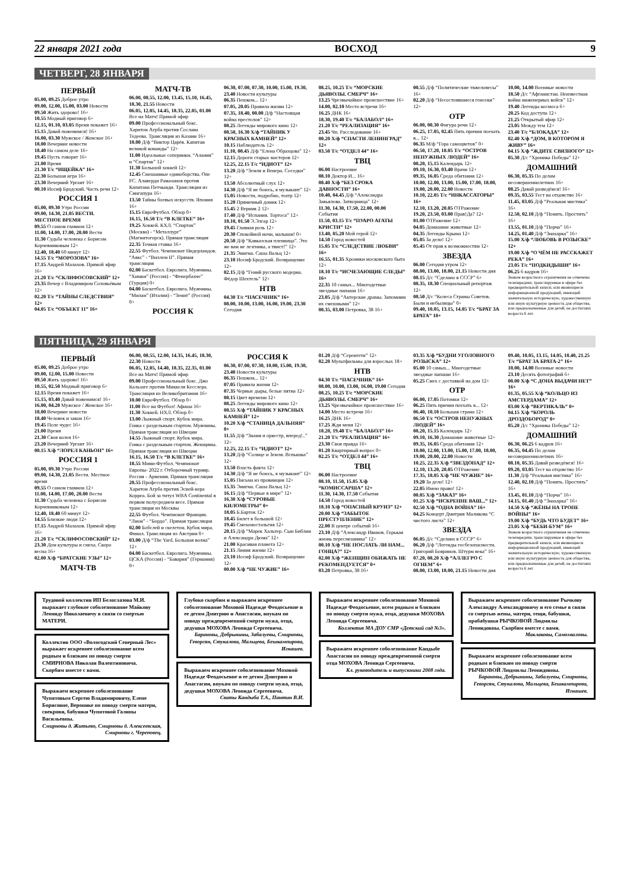22 января 2021 года ВОСХОД 9
ЧЕТВЕРГ, 28 ЯНВАРЯ
ПЕРВЫЙ
05.00, 09.25 Доброе утро
09.00, 12.00, 15.00, 03.00 Новости
09.50 Жить здорово! 16+
10.55 Модный приговор 6+
12.15, 01.10, 03.05 Время покажет 16+
15.15 Давай поженимся! 16+
16.00, 03.30 Мужское / Женское 16+
18.00 Вечерние новости
18.40 На самом деле 16+
19.45 Пусть говорят 16+
21.00 Время
21.30 Т/с “ИЩЕЙКА” 16+
22.30 Большая игра 16+
23.30 Вечерний Ургант 16+
00.10 Иосиф Бродский. Часть речи 12+
РОССИЯ 1
05.00, 09.30 Утро России
09.00, 14.30, 21.05 ВЕСТИ. МЕСТНОЕ ВРЕМЯ
09.55 О самом главном 12+
11.00, 14.00, 17.00, 20.00 Вести
11.30 Судьба человека с Борисом Корчевниковым 12+
12.40, 18.40 60 минут 12+
14.55 Т/с “МОРОЗОВА” 16+
17.15 Андрей Малахов. Прямой эфир 16+
21.20 Т/с “СКЛИФОСОВСКИЙ” 12+
23.35 Вечер с Владимиром Соловьёвым 12+
02.20 Т/с “ТАЙНЫ СЛЕДСТВИЯ” 12+
04.05 Т/с “ОБЪЕКТ 11” 16+
МАТЧ-ТВ
06.00, 08.55, 12.00, 13.45, 15.10, 16.45, 18.30, 21.55 Новости
06.05, 12.05, 14.45, 18.35, 22.05, 01.00 Все на Матч! Прямой эфир
09.00 Профессиональный бокс. Харитон Агрба против Сослана Тедеева. Трансляция из Казани 16+
10.00 Д/ф “Виктор Царёв. Капитан великой команды” 12+
11.00 Идеальные соперники. “Алания” и “Спартак” 12+
11.30 Большой хоккей 12+
12.45 Смешанные единоборства. One FC. Алаверди Рамазанов против Капитана Петчынди. Трансляция из Сингапура 16+
13.50 Тайны боевых искусств. Япония 16+
15.15 ЕвроФутбол. Обзор 0+
16.15, 16.50 Т/с “В КЛЕТКЕ” 16+
19.25 Хоккей. КХЛ. “Спартак” (Москва) - “Металлург” (Магнитогорск). Прямая трансляция
22.35 Точная ставка 16+
22.55 Футбол. Чемпионат Нидерландов. “Аякс” - “Виллем II”. Прямая трансляция
02.00 Баскетбол. Евролига. Мужчины. “Химки” (Россия) - “Фенербахче” (Турция) 0+
04.00 Баскетбол. Евролига. Мужчины. “Милан” (Италия) - “Зенит” (Россия) 0+
РОССИЯ К
06.30, 07.00, 07.30, 10.00, 15.00, 19.30, 23.40 Новости культуры
06.35 Пешком... 12+
07.05, 20.05 Правила жизни 12+
07.35, 18.40, 00.00 Д/ф “Настоящая война престолов” 12+
08.25 Легенды мирового кино 12+
08.50, 16.30 Х/ф “ТАЙНИК У КРАСНЫХ КАМНЕЙ” 12+
10.15 Наблюдатель 12+
11.10, 00.45 Д/ф “Елена Образцова” 12+
12.15 Дороги старых мастеров 12+
12.25, 22.15 Т/с “ИДИОТ” 12+
13.20 Д/ф “Земля и Венера. Соседки” 12+
13.50 Абсолютный слух 12+
14.30 Д/ф “Я не боюсь, я музыкант” 12+
15.05 Новости, подробно, театр 12+
15.20 Пряничный домик 12+
15.45 2 Верник 2 12+
17.40 Д/ф “Испания. Тортоса” 12+
18.10, 01.50 Э.Элгар 12+
19.45 Главная роль 12+
20.30 Спокойной ночи, малыши! 0+
20.50 Д/ф “Кавказская пленница”. Это же вам не лезгинка, а твист!” 12+
21.35 Энигма. Саша Вальц 12+
23.10 Иосиф Бродский. Возвращение 12+
02.15 Д/ф “Гений русского модерна. Фёдор Шехтель” 12+
НТВ
04.30 Т/с “ПАСЕЧНИК” 16+
08.00, 10.00, 13.00, 16.00, 19.00, 23.30 Сегодня
08.25, 10.25 Т/с “МОРСКИЕ ДЬЯВОЛЫ. СМЕРЧ” 16+
13.25 Чрезвычайное происшествие 16+
14.00, 02.10 Место встречи 16+
16.25 ДНК 16+
18.30, 19.40 Т/с “БАЛАБОЛ” 16+
21.20 Т/с “РЕАЛИЗАЦИЯ” 16+
23.45 Чп. Расследование 16+
00.20 Х/ф “СПАСТИ ЛЕНИНГРАД” 12+
03.50 Т/с “ОТДЕЛ 44” 16+
ТВЦ
06.00 Настроение
08.10 Доктор И... 16+
08.40 Х/ф “БЕЗ СРОКА ДАВНОСТИ” 16+
10.40, 04.45 Д/ф “Александра Завьялова. Затворница” 12+
11.30, 14.30, 17.50, 22.00, 00.00 События
11.50, 03.15 Т/с “ПУАРО АГАТЫ КРИСТИ” 12+
13.40, 05.20 Мой герой 12+
14.50 Город новостей
15.05 Т/с “СЛЕДСТВИЕ ЛЮБВИ” 16+
16.55, 01.35 Хроники московского быта 12+
18.10 Т/с “ИСЧЕЗАЮЩИЕ СЛЕДЫ” 16+
22.35 10 самых... Многодетные звездные папаши 16+
23.05 Д/ф “Актерские драмы. Запомним их смешными” 12+
00.35, 03.00 Петровка, 38 16+
00.55 Д/ф “Политические тяжеловесы” 16+
02.20 Д/ф “Несостоявшиеся генсеки” 12+
ОТР
06.00, 00.30 Фигура речи 12+
06.25, 17.05, 02.45 Пять причин поехать в... 12+
06.35 М/ф “Гора самоцветов” 0+
06.50, 17.20, 18.05 Т/с “ОСТРОВ НЕНУЖНЫХ ЛЮДЕЙ” 16+
08.20, 15.15 Календарь 12+
09.10, 16.30, 03.40 Врачи 12+
09.35, 16.05 Среда обитания 12+
10.00, 12.00, 13.00, 15.00, 17.00, 18.00, 19.00, 20.00, 22.00 Новости
10.10, 22.05 Т/с “ИНКАССАТОРЫ” 16+
12.10, 13.20, 20.05 ОТРажение
19.20, 23.50, 03.00 Прав!Да? 12+
01.00 ОТРажение 12+
04.05 Домашние животные 12+
04.35 Легенды Крыма 12+
05.05 За дело! 12+
05.45 От прав к возможностям 12+
ЗВЕЗДА
06.00 Сегодня утром 12+
08.00, 13.00, 18.00, 21.15 Новости дня
08.15 Д/с “Сделано в СССР” 6+
08.35, 18.30 Специальный репортаж 12+
08.50 Д/с “Колеса Страны Советов. Были и небылицы” 0+
09.40, 10.05, 13.15, 14.05 Т/с “БРАТ ЗА БРАТА” 18+
10.00, 14.00 Военные новости
18.50 Д/с “Афганистан. Неизвестная война инженерных войск” 12+
19.40 Легенды космоса 6+
20.25 Код доступа 12+
21.25 Открытый эфир 12+
23.05 Между тем 12+
23.40 Т/с “БЛОКАДА” 12+
02.40 Х/ф “ДОМ, В КОТОРОМ Я ЖИВУ” 16+
04.15 Х/ф “ЖДИТЕ СВЯЗНОГО” 12+
05.30 Д/с “Хроника Победы” 12+
ДОМАШНИЙ
06.30, 05.35 По делам несовершеннолетних 16+
08.25 Давай разведёмся! 16+
09.35, 03.55 Тест на отцовство 16+
11.45, 03.05 Д/ф “Реальная мистика” 16+
12.50, 02.10 Д/ф “Понять. Простить” 16+
13.55, 01.10 Д/ф “Порча” 16+
14.25, 01.40 Д/ф “Знахарка” 16+
15.00 Х/ф “ЛЮБОВЬ В РОЗЫСКЕ” 12+
19.00 Х/ф “О ЧЁМ НЕ РАССКАЖЕТ РЕКА” 16+
23.05 Т/с “ПОДКИДЫШИ” 16+
06.25 6 кадров 16+
Знаком возрастного ограничения не отмечены телепередачи, транслируемые в эфире без предварительной записи, или являющиеся информационной продукцией, имеющей значительную историческую, художественную или иную культурную ценность для общества, или предназначенные для детей, не достигших возраста 6 лет.
ПЯТНИЦА, 29 ЯНВАРЯ
ПЕРВЫЙ
05.00, 09.25 Доброе утро
09.00, 12.00, 15.00 Новости
09.50 Жить здорово! 16+
10.55, 02.50 Модный приговор 6+
12.15 Время покажет 16+
15.15, 03.40 Давай поженимся! 16+
16.00, 04.20 Мужское / Женское 16+
18.00 Вечерние новости
18.40 Человек и закон 16+
19.45 Поле чудес 16+
21.00 Время
21.30 Своя колея 16+
23.20 Вечерний Ургант 16+
00.15 Х/ф “ЛОРЕЛ КАНЬОН” 16+
РОССИЯ 1
05.00, 09.30 Утро России
09.00, 14.30, 21.05 Вести. Местное время
09.55 О самом главном 12+
11.00, 14.00, 17.00, 20.00 Вести
11.30 Судьба человека с Борисом Корчевниковым 12+
12.40, 18.40 60 минут 12+
14.55 Близкие люди 12+
17.15 Андрей Малахов. Прямой эфир 16+
21.20 Т/с “СКЛИФОСОВСКИЙ” 12+
23.30 Дом культуры и смеха. Скоро весна 16+
02.00 Х/ф “БРАТСКИЕ УЗЫ” 12+
МАТЧ-ТВ
06.00, 08.55, 12.00, 14.35, 16.45, 18.30, 22.30 Новости
06.05, 12.05, 14.40, 18.35, 22.35, 01.00 Все на Матч! Прямой эфир
09.00 Профессиональный бокс. Джо Кальзаге против Миккеля Кесслера. Трансляция из Великобритании 16+
10.00 ЕвроФутбол. Обзор 0+
11.00 Все на Футбол! Афиша 16+
11.30 Хоккей. НХЛ. Обзор 0+
13.00 Лыжный спорт. Кубок мира. Гонка с раздельным стартом. Мужчины. Прямая трансляция из Швеции
14.55 Лыжный спорт. Кубок мира. Гонка с раздельным стартом. Женщины. Прямая трансляция из Швеции
16.15, 16.50 Т/с “В КЛЕТКЕ” 16+
18.55 Мини-Футбол. Чемпионат Европы- 2022 г. Отборочный турнир. Россия - Армения. Прямая трансляция
20.55 Профессиональный бокс. Харитон Агрба против Эсней-кера Корреа. Бой за титул WBA Continental в первом полусреднем весе. Прямая трансляция из Москвы
22.55 Футбол. Чемпионат Франции. “Лион” - “Бордо”. Прямая трансляция
02.00 Бобслей и скелетон. Кубок мира. Финал. Трансляция из Австрии 0+
03.00 Д/ф “The Yard. Большая волна” 12+
04.00 Баскетбол. Евролига. Мужчины. ЦСКА (Россия) - “Бавария” (Германия) 0+
РОССИЯ К
06.30, 07.00, 07.30, 10.00, 15.00, 19.30, 23.40 Новости культуры
06.35 Пешком... 12+
07.05 Правила жизни 12+
07.35 Черные дыры, белые пятна 12+
08.15 Цвет времени 12+
08.25 Легенды мирового кино 12+
08.55 Х/ф “ТАЙНИК У КРАСНЫХ КАМНЕЙ” 12+
10.20 Х/ф “СТАНИЦА ДАЛЬНЯЯ” 0+
11.55 Д/ф “Знамя и оркестр, вперед!..” 12+
12.25, 22.15 Т/с “ИДИОТ” 12+
13.20 Д/ф “Солнце и Земля. Вспышка” 12+
13.50 Власть факта 12+
14.30 Д/ф “Я не боюсь, я музыкант” 12+
15.05 Письма из провинции 12+
15.35 Энигма. Саша Вальц 12+
16.15 Д/ф “Первые в мире” 12+
16.30 Х/ф “СУРОВЫЕ КИЛОМЕТРЫ” 0+
18.05 Б.Барток 12+
18.45 Билет в большой 12+
19.45 Смехоностальгия 12+
20.15 Д/ф “Марек Хальтер. Сын Библии и Александра Дюма” 12+
21.00 Красивая планета 12+
21.15 Линия жизни 12+
23.10 Иосиф Бродский. Возвращение 12+
00.00 Х/ф “НЕ ЧУЖИЕ” 16+
01.20 Д/ф “Серенгети” 12+
02.20 Мультфильмы для взрослых 18+
НТВ
04.30 Т/с “ПАСЕЧНИК” 16+
08.00, 10.00, 13.00, 16.00, 19.00 Сегодня
08.25, 10.25 Т/с “МОРСКИЕ ДЬЯВОЛЫ. СМЕРЧ” 16+
13.25 Чрезвычайное происшествие 16+
14.00 Место встречи 16+
16.25 ДНК 16+
17.25 Жди меня 12+
18.20, 19.40 Т/с “БАЛАБОЛ” 16+
21.20 Т/с “РЕАЛИЗАЦИЯ” 16+
23.30 Своя правда 16+
01.20 Квартирный вопрос 0+
02.25 Т/с “ОТДЕЛ 44” 16+
ТВЦ
06.00 Настроение
08.10, 11.50, 15.05 Х/ф “КОМИССАРША” 12+
11.30, 14.30, 17.50 События
14.50 Город новостей
18.10 Х/ф “ОПАСНЫЙ КРУИЗ” 12+
20.00 Х/ф “ЗАБЫТОЕ ПРЕСТУПЛЕНИЕ” 12+
22.00 В центре событий 16+
23.10 Д/ф “Александр Иванов. Горькая жизнь пересмешника” 12+
00.10 Х/ф “НЕ ПОСЛАТЬ ЛИ НАМ... ГОНЦА?” 12+
02.00 Х/ф “ЖЕНЩИН ОБИЖАТЬ НЕ РЕКОМЕНДУЕТСЯ” 0+
03.20 Петровка, 38 16+
03.35 Х/ф “БУДНИ УГОЛОВНОГО РОЗЫСКА” 12+
05.00 10 самых... Многодетные звездные папаши 16+
05.25 Смех с доставкой на дом 12+
ОТР
06.00, 17.05 Потомки 12+
06.25 Пять причин поехать в... 12+
06.40, 10.10 Большая страна 12+
06.50 Т/с “ОСТРОВ НЕНУЖНЫХ ЛЮДЕЙ” 16+
08.20, 15.15 Календарь 12+
09.10, 16.30 Домашние животные 12+
09.35, 16.05 Среда обитания 12+
10.00, 12.00, 13.00, 15.00, 17.00, 18.00, 19.00, 20.00, 22.00 Новости
10.25, 22.35 Х/ф “ЗВЕЗДОПАД” 12+
12.10, 13.20, 20.05 ОТРажение
17.35, 18.05 Х/ф “НЕ ЧУЖИЕ” 16+
19.20 За дело! 12+
22.05 Имею право! 12+
00.05 Х/ф “ЗАКАЗ” 16+
01.25 Х/ф “ИСКРЕННЕ ВАШ...” 12+
02.50 Х/ф “ОДНА ВОЙНА” 16+
04.25 Концерт Дмитрия Маликова “С чистого листа” 12+
ЗВЕЗДА
06.05 Д/с “Сделано в СССР” 6+
06.20 Д/ф “Легенды госбезопасности. Григорий Бояринов. Штурм века” 16+
07.20, 08.20 Х/ф “АЛЛЕГРО С ОГНЕМ” 6+
08.00, 13.00, 18.00, 21.15 Новости дня
09.40, 10.05, 13.15, 14.05, 18.40, 21.25 Т/с “БРАТ ЗА БРАТА-2” 16+
10.00, 14.00 Военные новости
23.10 Десять фотографий 6+
00.00 Х/ф “С ДОНА ВЫДАЧИ НЕТ” 16+
01.35, 05.55 Х/ф “КОЛЬЦО ИЗ АМСТЕРДАМА” 12+
03.00 Х/ф “ВЕРТИКАЛЬ” 0+
04.15 Х/ф “КОРОЛЬ ДРОЗДОБОРОД” 0+
05.20 Д/с “Хроника Победы” 12+
ДОМАШНИЙ
06.30, 06.25 6 кадров 16+
06.35, 04.45 По делам несовершеннолетних 16+
08.10, 05.35 Давай разведёмся! 16+
09.20, 03.05 Тест на отцовство 16+
11.30 Д/ф “Реальная мистика” 16+
12.40, 02.10 Д/ф “Понять. Простить” 16+
13.45, 01.10 Д/ф “Порча” 16+
14.15, 01.40 Д/ф “Знахарка” 16+
14.50 Х/ф “ЖЁНЫ НА ТРОПЕ ВОЙНЫ” 16+
19.00 Х/ф “БУДЬ ЧТО БУДЕТ” 16+
23.05 Х/ф “БЕБИ-БУМ” 16+
Знаком возрастного ограничения не отмечены телепередачи, транслируемые в эфире без предварительной записи, или являющиеся информационной продукцией, имеющей значительную историческую, художественную или иную культурную ценность для общества, или предназначенные для детей, не достигших возраста 6 лет.
Трудовой коллектив ИП Белоглазова М.И. выражает глубокое соболезнование Майкову Леониду Николаевичу в связи со смертью МАТЕРИ.
Коллектив ООО «Вологодский Северный Лес» выражает искреннее соболезнование всем родным и близким по поводу смерти СМИРНОВА Николая Валентиновича.
Скорбим вместе с вами.
Выражаем искреннее соболезнование Чупятовым Сергею Владимировичу, Елене Борисовне, Веронике по поводу смерти матери, свекрови, бабушки Чупятовой Галины Васильевны.
Смирновы д. Житьево, Смирновы д. Алексеевская, Смирновы г. Череповец.
Глубоко скорбим и выражаем искреннее соболезнование Моховой Надежде Феодосьевне и ее детям Дмитрию и Анастасии, внукам по поводу преждевременной смерти мужа, отца, дедушки МОХОВА Леонида Сергеевича.
Барановы, Добрынины, Забалуевы, Смирновы, Геворгян, Стукалова, Мальцева, Бешкампирова, Игнашев.
Выражаем искреннее соболезнование Моховой Надежде Феодосьевне и ее детям Дмитрию и Анастасии, внукам по поводу смерти мужа, отца, дедушки МОХОВА Леонида Сергеевича.
Сваты Кандыба Т.А., Пантин В.И.
Выражаем искреннее соболезнование Моховой Надежде Феодосьевне, всем родным и близким по поводу смерти мужа, отца, дедушки МОХОВА Леонида Сергеевича.
Коллектив МА ДОУ СМР «Детский сад №3».
Выражаем искреннее соболезнование Кандыбе Анастасии по поводу преждевременной смерти отца МОХОВА Леонида Сергеевича.
Кл. руководитель и выпускники 2008 года.
Выражаем искреннее соболезнование Рычкову Александру Александровичу и его семье в связи со смертью жены, матери, тещи, бабушки, прабабушки РЫЧКОВОЙ Людмилы Леонидовны. Скорбим вместе с вами.
Маклаковы, Самохваловы.
Выражаем искреннее соболезнование всем родным и близким по поводу смерти РЫЧКОВОЙ Людмилы Леонидовны.
Барановы, Добрынины, Забалуевы, Смирновы, Геворгян, Стукалова, Мальцева, Бешкампирова, Игнашев.